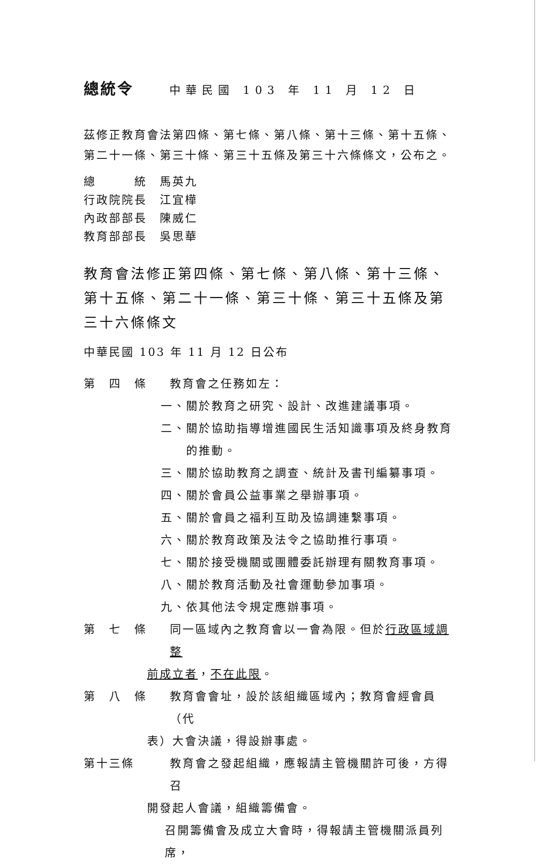總統令 中華民國 103 年 11 月 12 日
茲修正教育會法第四條、第七條、第八條、第十三條、第十五條、第二十一條、第三十條、第三十五條及第三十六條條文，公布之。
總　　　統　馬英九
行政院院長　江宜樺
內政部部長　陳威仁
教育部部長　吳思華
教育會法修正第四條、第七條、第八條、第十三條、第十五條、第二十一條、第三十條、第三十五條及第三十六條條文
中華民國 103 年 11 月 12 日公布
第　四　條 教育會之任務如左：
一、關於教育之研究、設計、改進建議事項。
二、關於協助指導增進國民生活知識事項及終身教育的推動。
三、關於協助教育之調查、統計及書刊編纂事項。
四、關於會員公益事業之舉辦事項。
五、關於會員之福利互助及協調連繫事項。
六、關於教育政策及法令之協助推行事項。
七、關於接受機關或團體委託辦理有關教育事項。
八、關於教育活動及社會運動參加事項。
九、依其他法令規定應辦事項。
第　七　條 同一區域內之教育會以一會為限。但於行政區域調整
前成立者，不在此限。
第　八　條 教育會會址，設於該組織區域內；教育會經會員（代
表）大會決議，得設辦事處。
第十三條 教育會之發起組織，應報請主管機關許可後，方得召
開發起人會議，組織籌備會。
召開籌備會及成立大會時，得報請主管機關派員列席，